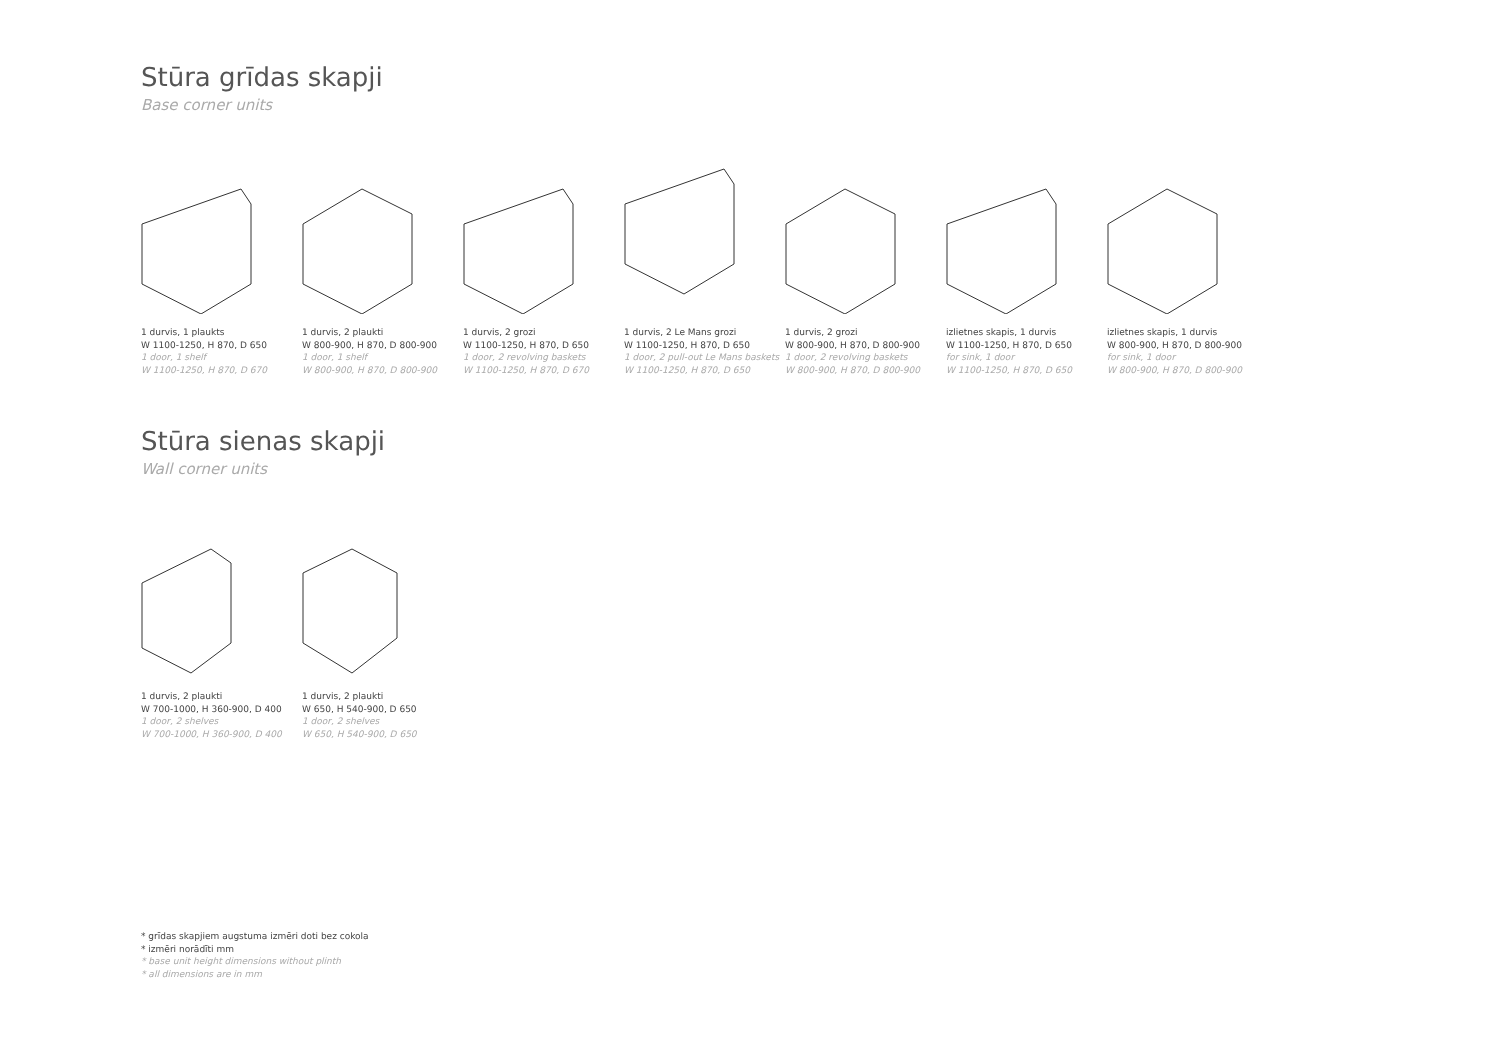Stūra grīdas skapji
Base corner units
1 durvis, 1 plaukts
W 1100-1250, H 870, D 650
1 door, 1 shelf
W 1100-1250, H 870, D 670
1 durvis, 2 plaukti
W 800-900, H 870, D 800-900
1 door, 1 shelf
W 800-900, H 870, D 800-900
1 durvis, 2 grozi
W 1100-1250, H 870, D 650
1 door, 2 revolving baskets
W 1100-1250, H 870, D 670
1 durvis, 2 Le Mans grozi
W 1100-1250, H 870, D 650
1 door, 2 pull-out Le Mans baskets
W 1100-1250, H 870, D 650
1 durvis, 2 grozi
W 800-900, H 870, D 800-900
1 door, 2 revolving baskets
W 800-900, H 870, D 800-900
izlietnes skapis, 1 durvis
W 1100-1250, H 870, D 650
for sink, 1 door
W 1100-1250, H 870, D 650
izlietnes skapis, 1 durvis
W 800-900, H 870, D 800-900
for sink, 1 door
W 800-900, H 870, D 800-900
Stūra sienas skapji
Wall corner units
1 durvis, 2 plaukti
W 700-1000, H 360-900, D 400
1 door, 2 shelves
W 700-1000, H 360-900, D 400
1 durvis, 2 plaukti
W 650, H 540-900, D 650
1 door, 2 shelves
W 650, H 540-900, D 650
* grīdas skapjiem augstuma izmēri doti bez cokola
* izmēri norādīti mm
* base unit height dimensions without plinth
* all dimensions are in mm